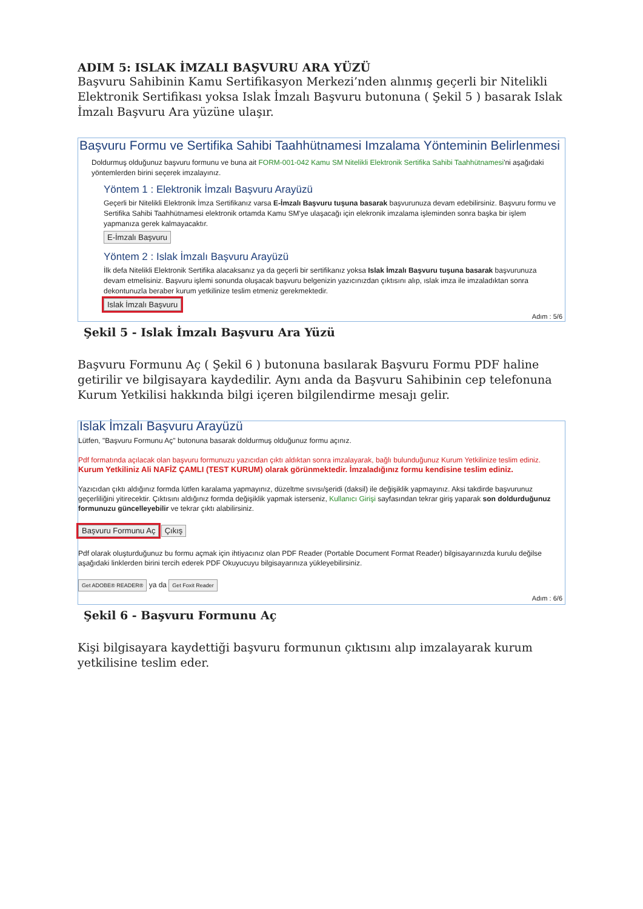ADIM 5: ISLAK İMZALI BAŞVURU ARA YÜZÜ
Başvuru Sahibinin Kamu Sertifikasyon Merkezi’nden alınmış geçerli bir Nitelikli Elektronik Sertifikası yoksa Islak İmzalı Başvuru butonuna ( Şekil 5 ) basarak Islak İmzalı Başvuru Ara yüzüne ulaşır.
Başvuru Formu ve Sertifika Sahibi Taahhütnamesi Imzalama Yönteminin Belirlenmesi
Doldurmuş olduğunuz başvuru formunu ve buna ait FORM-001-042 Kamu SM Nitelikli Elektronik Sertifika Sahibi Taahhütnamesi'ni aşağıdaki yöntemlerden birini seçerek imzalayınız.
Yöntem 1 : Elektronik İmzalı Başvuru Arayüzü
Geçerli bir Nitelikli Elektronik İmza Sertifikanız varsa E-İmzalı Başvuru tuşuna basarak başvurunuza devam edebilirsiniz. Başvuru formu ve Sertifika Sahibi Taahhütnamesi elektronik ortamda Kamu SM'ye ulaşacağı için elekronik imzalama işleminden sonra başka bir işlem yapmanıza gerek kalmayacaktır.
E-İmzalı Başvuru
Yöntem 2 : Islak İmzalı Başvuru Arayüzü
İlk defa Nitelikli Elektronik Sertifika alacaksanız ya da geçerli bir sertifikanız yoksa Islak İmzalı Başvuru tuşuna basarak başvurunuza devam etmelisiniz. Başvuru işlemi sonunda oluşacak başvuru belgenizin yazıcınızdan çıktısını alıp, ıslak imza ile imzaladıktan sonra dekontunuzla beraber kurum yetkilinize teslim etmeniz gerekmektedir.
Islak İmzalı Başvuru
Adım : 5/6
Şekil 5 - Islak İmzalı Başvuru Ara Yüzü
Başvuru Formunu Aç ( Şekil 6 ) butonuna basılarak Başvuru Formu PDF haline getirilir ve bilgisayara kaydedilir. Aynı anda da Başvuru Sahibinin cep telefonuna Kurum Yetkilisi hakkında bilgi içeren bilgilendirme mesajı gelir.
Islak İmzalı Başvuru Arayüzü
Lütfen, "Başvuru Formunu Aç" butonuna basarak doldurmuş olduğunuz formu açınız.
Pdf formatında açılacak olan başvuru formunuzu yazıcıdan çıktı aldıktan sonra imzalayarak, bağlı bulunduğunuz Kurum Yetkilinize teslim ediniz.
Kurum Yetkiliniz Ali NAFİZ ÇAMLI (TEST KURUM) olarak görünmektedir. İmzaladığınız formu kendisine teslim ediniz.
Yazıcıdan çıktı aldığınız formda lütfen karalama yapmayınız, düzeltme sıvısı/şeridi (daksil) ile değişiklik yapmayınız. Aksi takdirde başvurunuz geçerliliğini yitirecektir. Çıktısını aldığınız formda değişiklik yapmak isterseniz, Kullanıcı Girişi sayfasından tekrar giriş yaparak son doldurduğunuz formunuzu güncelleyebilir ve tekrar çıktı alabilirsiniz.
Başvuru Formunu Aç Çıkış
Pdf olarak oluşturduğunuz bu formu açmak için ihtiyacınız olan PDF Reader (Portable Document Format Reader) bilgisayarınızda kurulu değilse aşağıdaki linklerden birini tercih ederek PDF Okuyucuyu bilgisayarınıza yükleyebilirsiniz.
Get ADOBE® READER® ya da Get Foxit Reader
Adım : 6/6
Şekil 6 - Başvuru Formunu Aç
Kişi bilgisayara kaydettiği başvuru formunun çıktısını alıp imzalayarak kurum yetkilisine teslim eder.